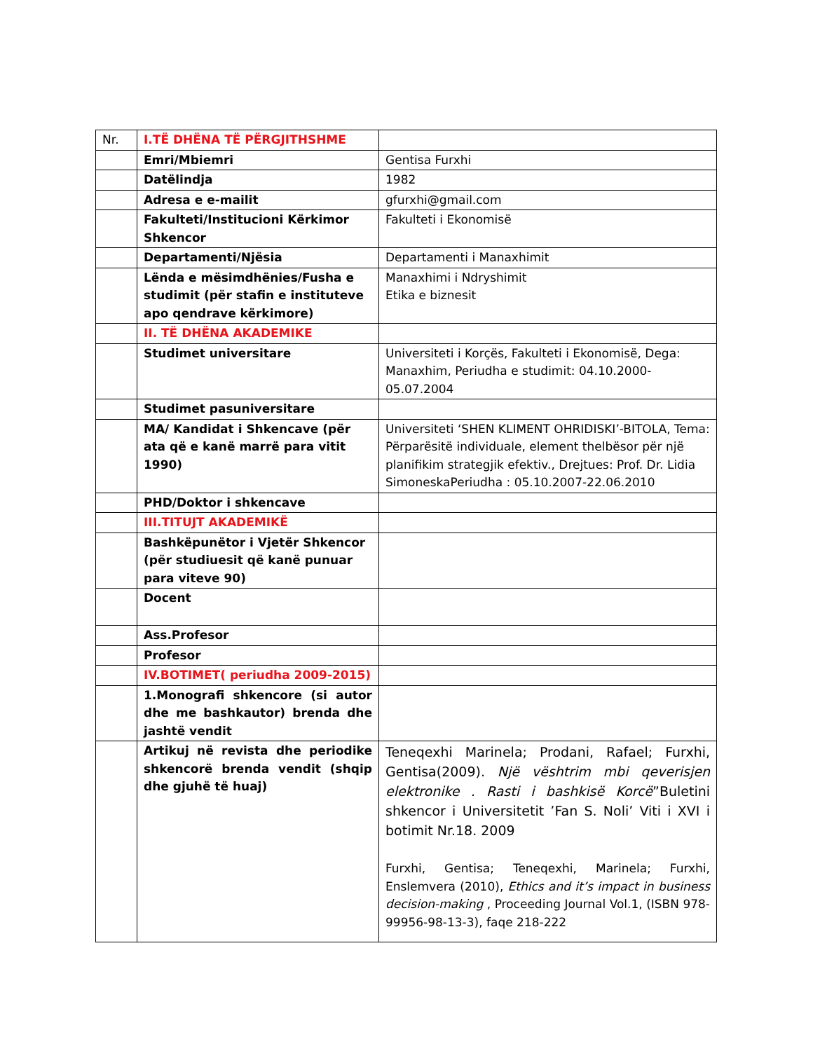| Nr. | I.TË DHËNA TË PËRGJITHSHME | |
| | Emri/Mbiemri | Gentisa Furxhi |
| | Datëlindja | 1982 |
| | Adresa e e-mailit | gfurxhi@gmail.com |
| | Fakulteti/Institucioni Kërkimor Shkencor | Fakulteti i Ekonomisë |
| | Departamenti/Njësia | Departamenti i Manaxhimit |
| | Lënda e mësimdhënies/Fusha e studimit (për stafin e instituteve apo qendrave kërkimore) | Manaxhimi i Ndryshimit Etika e biznesit |
| | II. TË DHËNA AKADEMIKE | |
| | Studimet universitare | Universiteti i Korçës, Fakulteti i Ekonomisë, Dega: Manaxhim, Periudha e studimit: 04.10.2000-05.07.2004 |
| | Studimet pasuniversitare | |
| | MA/ Kandidat i Shkencave (për ata që e kanë marrë para vitit 1990) | Universiteti ‘SHEN KLIMENT OHRIDISKI’-BITOLA, Tema: Përparësitë individuale, element thelbësor për një planifikim strategjik efektiv., Drejtues: Prof. Dr. Lidia SimoneskaPeriudha : 05.10.2007-22.06.2010 |
| | PHD/Doktor i shkencave | |
| | III.TITUJT AKADEMIKË | |
| | Bashkëpunëtor i Vjetër Shkencor (për studiuesit që kanë punuar para viteve 90) | |
| | Docent | |
| | Ass.Profesor | |
| | Profesor | |
| | IV.BOTIMET( periudha 2009-2015) | |
| | 1.Monografi shkencore (si autor dhe me bashkautor) brenda dhe jashtë vendit | |
| | Artikuj në revista dhe periodike shkencorë brenda vendit (shqip dhe gjuhë të huaj) | Teneqexhi Marinela; Prodani, Rafael; Furxhi, Gentisa(2009). Një vështrim mbi qeverisjen elektronike . Rasti i bashkisë Korcë ”Buletini shkencor i Universitetit ’Fan S. Noli’ Viti i XVI i botimit Nr.18. 2009 Furxhi, Gentisa; Teneqexhi, Marinela; Furxhi, Enslemvera (2010), Ethics and it’s impact in business decision-making , Proceeding Journal Vol.1, (ISBN 978-99956-98-13-3), faqe 218-222 |